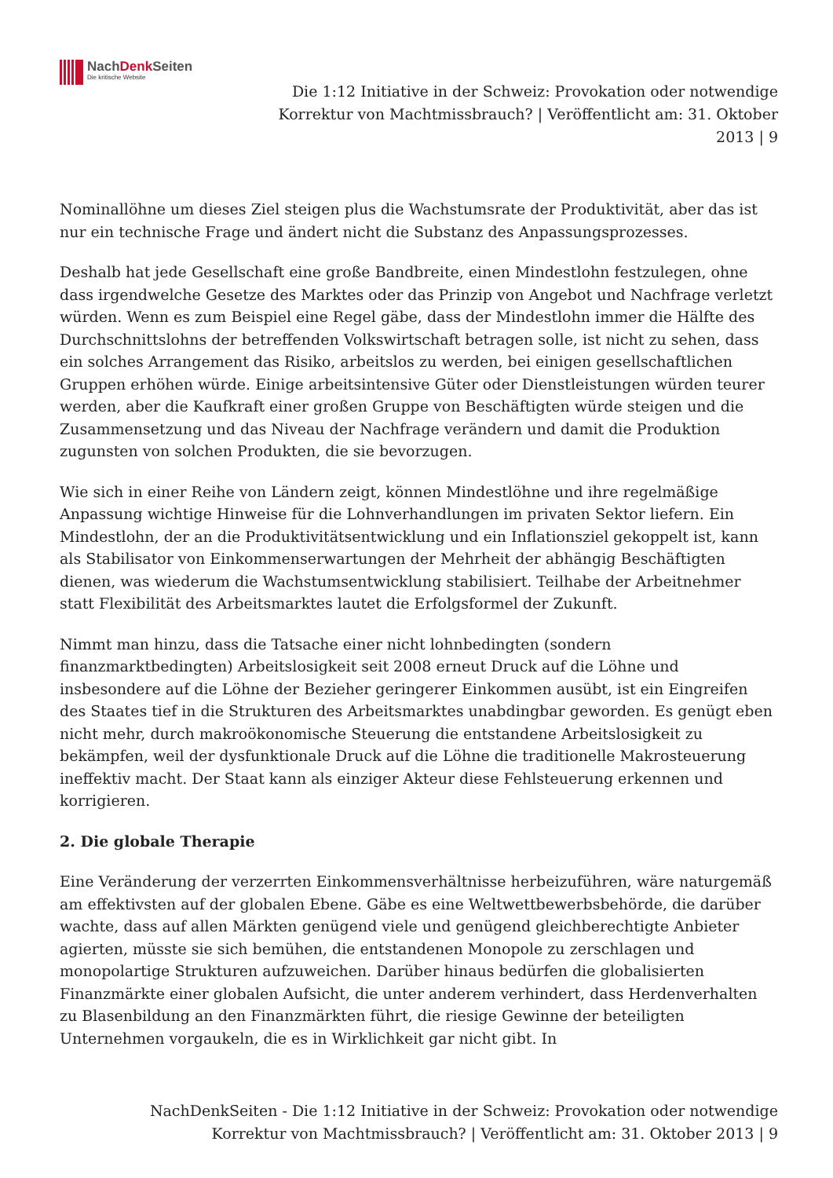NachDenk Seiten
Die kritische Website
Die 1:12 Initiative in der Schweiz: Provokation oder notwendige Korrektur von Machtmissbrauch? | Veröffentlicht am: 31. Oktober 2013 | 9
Nominallöhne um dieses Ziel steigen plus die Wachstumsrate der Produktivität, aber das ist nur ein technische Frage und ändert nicht die Substanz des Anpassungsprozesses.
Deshalb hat jede Gesellschaft eine große Bandbreite, einen Mindestlohn festzulegen, ohne dass irgendwelche Gesetze des Marktes oder das Prinzip von Angebot und Nachfrage verletzt würden. Wenn es zum Beispiel eine Regel gäbe, dass der Mindestlohn immer die Hälfte des Durchschnittslohns der betreffenden Volkswirtschaft betragen solle, ist nicht zu sehen, dass ein solches Arrangement das Risiko, arbeitslos zu werden, bei einigen gesellschaftlichen Gruppen erhöhen würde. Einige arbeitsintensive Güter oder Dienstleistungen würden teurer werden, aber die Kaufkraft einer großen Gruppe von Beschäftigten würde steigen und die Zusammensetzung und das Niveau der Nachfrage verändern und damit die Produktion zugunsten von solchen Produkten, die sie bevorzugen.
Wie sich in einer Reihe von Ländern zeigt, können Mindestlöhne und ihre regelmäßige Anpassung wichtige Hinweise für die Lohnverhandlungen im privaten Sektor liefern. Ein Mindestlohn, der an die Produktivitätsentwicklung und ein Inflationsziel gekoppelt ist, kann als Stabilisator von Einkommenserwartungen der Mehrheit der abhängig Beschäftigten dienen, was wiederum die Wachstumsentwicklung stabilisiert. Teilhabe der Arbeitnehmer statt Flexibilität des Arbeitsmarktes lautet die Erfolgsformel der Zukunft.
Nimmt man hinzu, dass die Tatsache einer nicht lohnbedingten (sondern finanzmarktbedingten) Arbeitslosigkeit seit 2008 erneut Druck auf die Löhne und insbesondere auf die Löhne der Bezieher geringerer Einkommen ausübt, ist ein Eingreifen des Staates tief in die Strukturen des Arbeitsmarktes unabdingbar geworden. Es genügt eben nicht mehr, durch makroökonomische Steuerung die entstandene Arbeitslosigkeit zu bekämpfen, weil der dysfunktionale Druck auf die Löhne die traditionelle Makrosteuerung ineffektiv macht. Der Staat kann als einziger Akteur diese Fehlsteuerung erkennen und korrigieren.
2. Die globale Therapie
Eine Veränderung der verzerrten Einkommensverhältnisse herbeizuführen, wäre naturgemäß am effektivsten auf der globalen Ebene. Gäbe es eine Weltwettbewerbsbehörde, die darüber wachte, dass auf allen Märkten genügend viele und genügend gleichberechtigte Anbieter agierten, müsste sie sich bemühen, die entstandenen Monopole zu zerschlagen und monopolartige Strukturen aufzuweichen. Darüber hinaus bedürfen die globalisierten Finanzmärkte einer globalen Aufsicht, die unter anderem verhindert, dass Herdenverhalten zu Blasenbildung an den Finanzmärkten führt, die riesige Gewinne der beteiligten Unternehmen vorgaukeln, die es in Wirklichkeit gar nicht gibt. In
NachDenkSeiten - Die 1:12 Initiative in der Schweiz: Provokation oder notwendige Korrektur von Machtmissbrauch? | Veröffentlicht am: 31. Oktober 2013 | 9